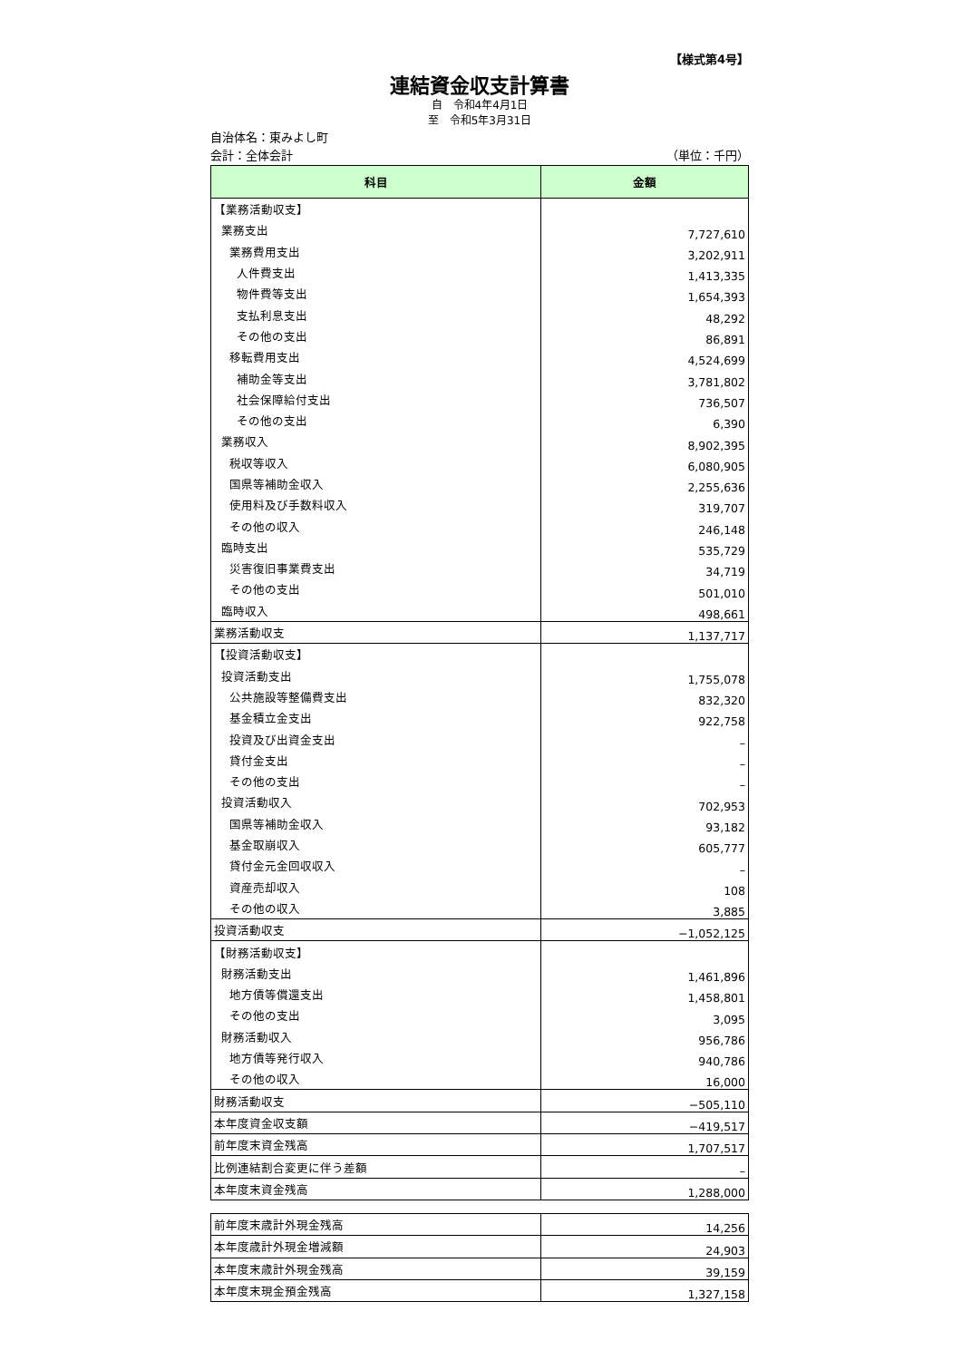【様式第4号】
連結資金収支計算書
自　令和4年4月1日
至　令和5年3月31日
自治体名：東みよし町
会計：全体会計 （単位：千円）
| 科目 | 金額 |
| --- | --- |
| 【業務活動収支】 | |
| 業務支出 | 7,727,610 |
| 業務費用支出 | 3,202,911 |
| 人件費支出 | 1,413,335 |
| 物件費等支出 | 1,654,393 |
| 支払利息支出 | 48,292 |
| その他の支出 | 86,891 |
| 移転費用支出 | 4,524,699 |
| 補助金等支出 | 3,781,802 |
| 社会保障給付支出 | 736,507 |
| その他の支出 | 6,390 |
| 業務収入 | 8,902,395 |
| 税収等収入 | 6,080,905 |
| 国県等補助金収入 | 2,255,636 |
| 使用料及び手数料収入 | 319,707 |
| その他の収入 | 246,148 |
| 臨時支出 | 535,729 |
| 災害復旧事業費支出 | 34,719 |
| その他の支出 | 501,010 |
| 臨時収入 | 498,661 |
| 業務活動収支 | 1,137,717 |
| 【投資活動収支】 | |
| 投資活動支出 | 1,755,078 |
| 公共施設等整備費支出 | 832,320 |
| 基金積立金支出 | 922,758 |
| 投資及び出資金支出 | – |
| 貸付金支出 | – |
| その他の支出 | – |
| 投資活動収入 | 702,953 |
| 国県等補助金収入 | 93,182 |
| 基金取崩収入 | 605,777 |
| 貸付金元金回収収入 | – |
| 資産売却収入 | 108 |
| その他の収入 | 3,885 |
| 投資活動収支 | −1,052,125 |
| 【財務活動収支】 | |
| 財務活動支出 | 1,461,896 |
| 地方債等償還支出 | 1,458,801 |
| その他の支出 | 3,095 |
| 財務活動収入 | 956,786 |
| 地方債等発行収入 | 940,786 |
| その他の収入 | 16,000 |
| 財務活動収支 | −505,110 |
| 本年度資金収支額 | −419,517 |
| 前年度末資金残高 | 1,707,517 |
| 比例連結割合変更に伴う差額 | – |
| 本年度末資金残高 | 1,288,000 |
| 前年度末歳計外現金残高 | 14,256 |
| 本年度歳計外現金増減額 | 24,903 |
| 本年度末歳計外現金残高 | 39,159 |
| 本年度末現金預金残高 | 1,327,158 |